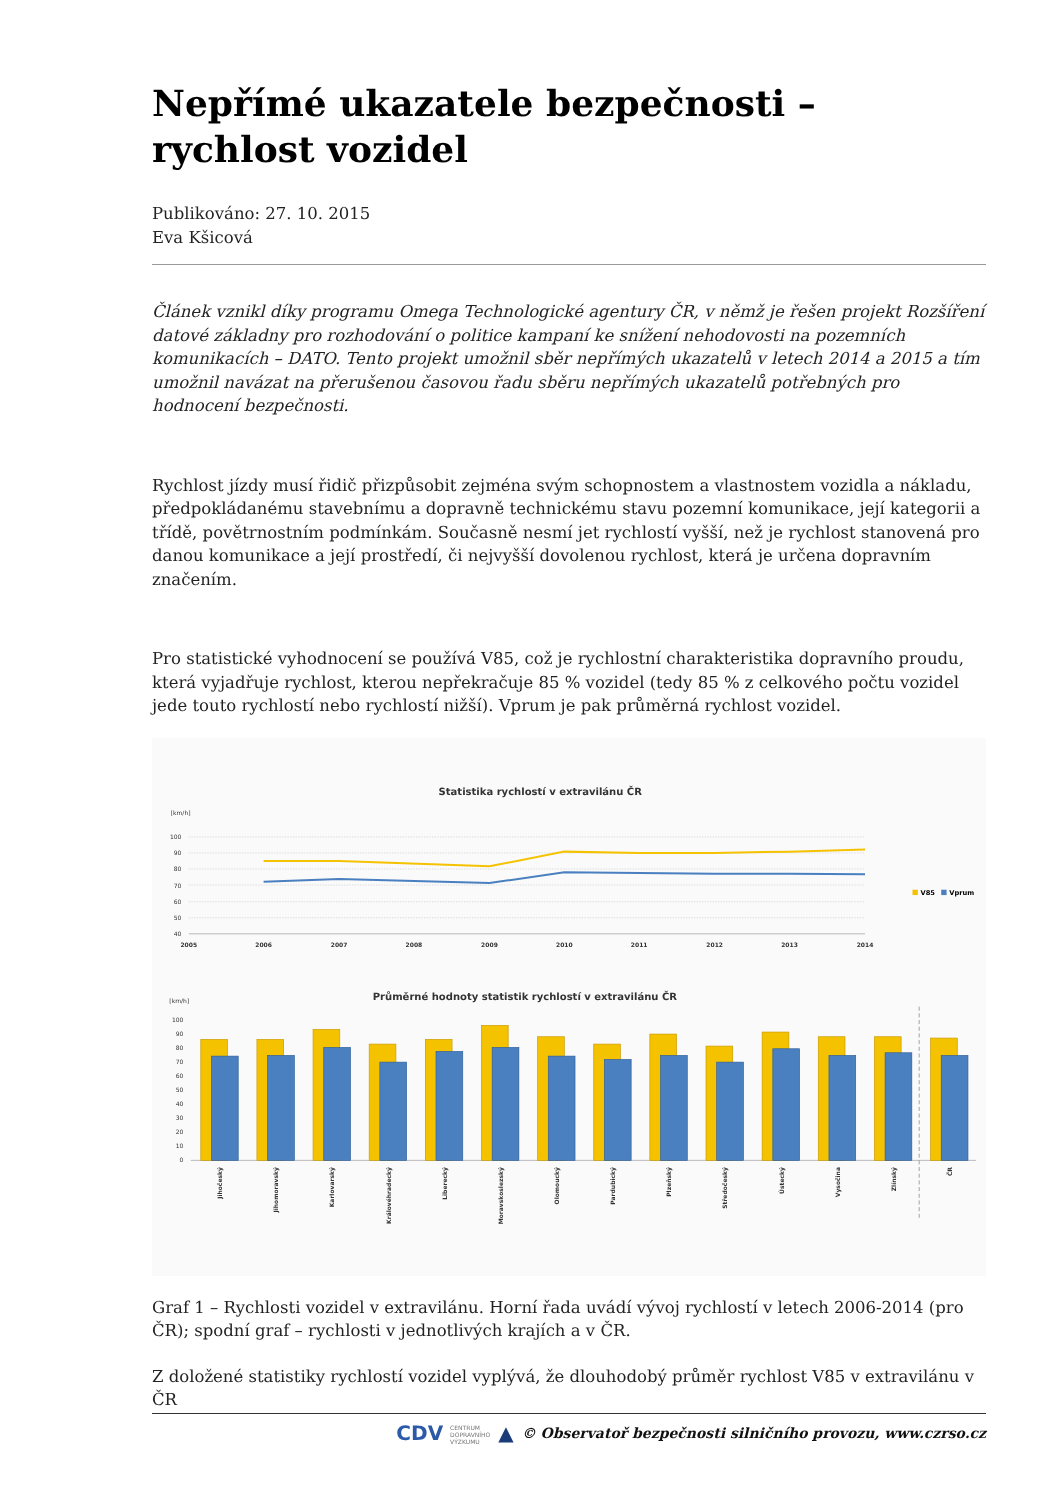Nepřímé ukazatele bezpečnosti – rychlost vozidel
Publikováno: 27. 10. 2015
Eva Kšicová
Článek vznikl díky programu Omega Technologické agentury ČR, v němž je řešen projekt Rozšíření datové základny pro rozhodování o politice kampaní ke snížení nehodovosti na pozemních komunikacích – DATO. Tento projekt umožnil sběr nepřímých ukazatelů v letech 2014 a 2015 a tím umožnil navázat na přerušenou časovou řadu sběru nepřímých ukazatelů potřebných pro hodnocení bezpečnosti.
Rychlost jízdy musí řidič přizpůsobit zejména svým schopnostem a vlastnostem vozidla a nákladu, předpokládanému stavebnímu a dopravně technickému stavu pozemní komunikace, její kategorii a třídě, povětrnostním podmínkám. Současně nesmí jet rychlostí vyšší, než je rychlost stanovená pro danou komunikace a její prostředí, či nejvyšší dovolenou rychlost, která je určena dopravním značením.
Pro statistické vyhodnocení se používá V85, což je rychlostní charakteristika dopravního proudu, která vyjadřuje rychlost, kterou nepřekračuje 85 % vozidel (tedy 85 % z celkového počtu vozidel jede touto rychlostí nebo rychlostí nižší). Vprum je pak průměrná rychlost vozidel.
Statistika rychlostí v extravilánu ČR
[km/h]
100
90
80
70
60
50
40
2005
2006
2007
2008
2009
2010
2011
2012
2013
2014
V85
Vprum
Průměrné hodnoty statistik rychlostí v extravilánu ČR
[km/h]
100
90
80
70
60
50
40
30
20
10
0
Jihočeský
Jihomoravský
Karlovarský
Královéhradecký
Liberecký
Moravskoslezský
Olomoucký
Pardubický
Plzeňský
Středočeský
Ústecký
Vysočina
Zlínský
ČR
Graf 1 – Rychlosti vozidel v extravilánu. Horní řada uvádí vývoj rychlostí v letech 2006-2014 (pro ČR); spodní graf – rychlosti v jednotlivých krajích a v ČR.
Z doložené statistiky rychlostí vozidel vyplývá, že dlouhodobý průměr rychlost V85 v extravilánu v ČR
CDV CENTRUM
DOPRAVNÍHO
VÝZKUMU ▲ © Observatoř bezpečnosti silničního provozu, www.czrso.cz